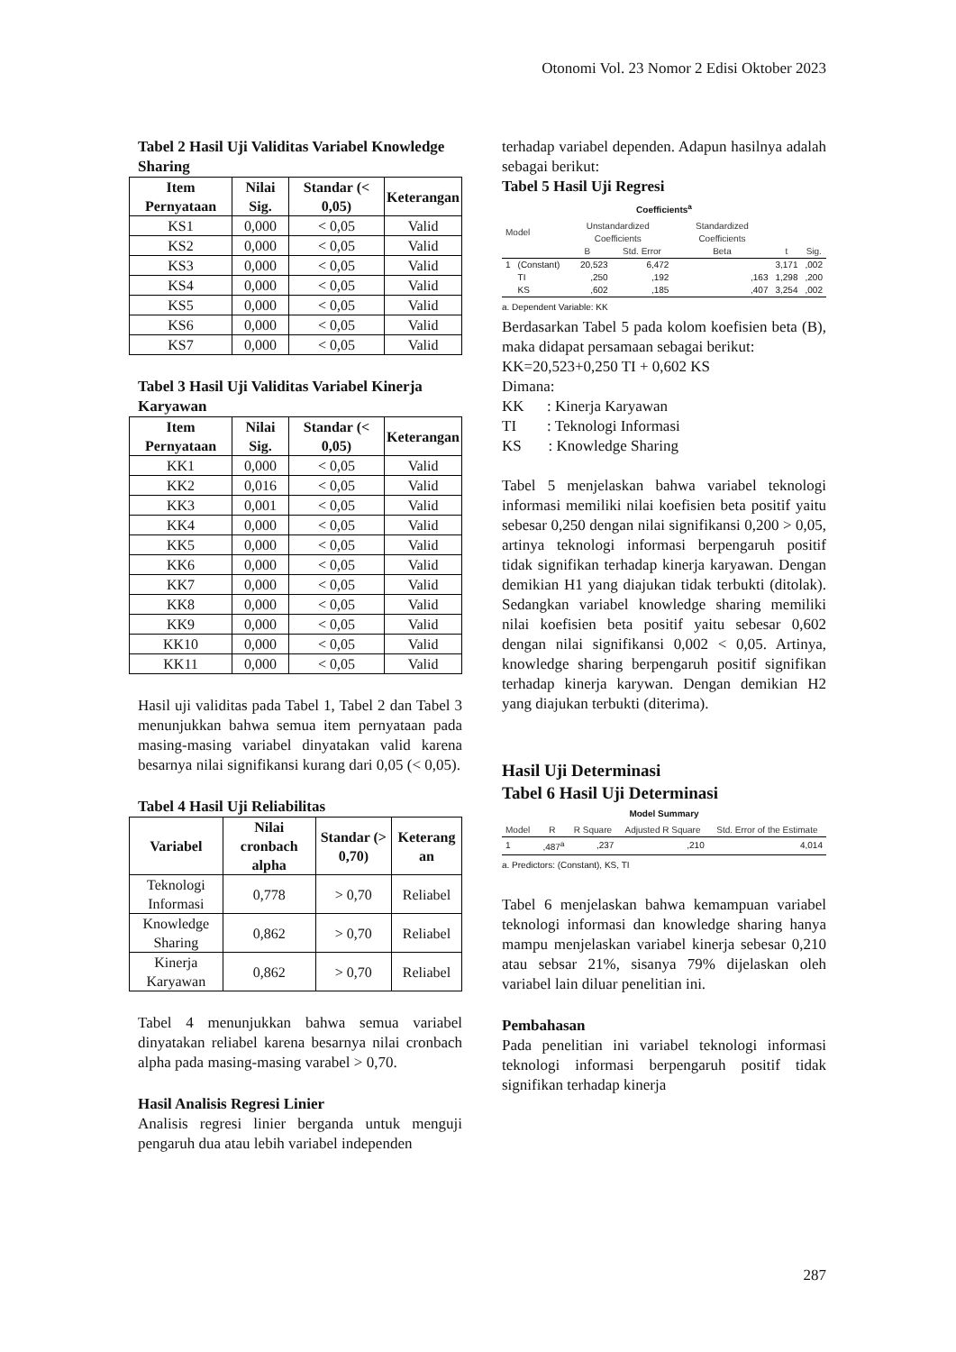Otonomi Vol. 23 Nomor 2 Edisi Oktober 2023
Tabel 2 Hasil Uji Validitas Variabel Knowledge Sharing
| Item Pernyataan | Nilai Sig. | Standar (< 0,05) | Keterangan |
| --- | --- | --- | --- |
| KS1 | 0,000 | < 0,05 | Valid |
| KS2 | 0,000 | < 0,05 | Valid |
| KS3 | 0,000 | < 0,05 | Valid |
| KS4 | 0,000 | < 0,05 | Valid |
| KS5 | 0,000 | < 0,05 | Valid |
| KS6 | 0,000 | < 0,05 | Valid |
| KS7 | 0,000 | < 0,05 | Valid |
Tabel 3 Hasil Uji Validitas Variabel Kinerja Karyawan
| Item Pernyataan | Nilai Sig. | Standar (< 0,05) | Keterangan |
| --- | --- | --- | --- |
| KK1 | 0,000 | < 0,05 | Valid |
| KK2 | 0,016 | < 0,05 | Valid |
| KK3 | 0,001 | < 0,05 | Valid |
| KK4 | 0,000 | < 0,05 | Valid |
| KK5 | 0,000 | < 0,05 | Valid |
| KK6 | 0,000 | < 0,05 | Valid |
| KK7 | 0,000 | < 0,05 | Valid |
| KK8 | 0,000 | < 0,05 | Valid |
| KK9 | 0,000 | < 0,05 | Valid |
| KK10 | 0,000 | < 0,05 | Valid |
| KK11 | 0,000 | < 0,05 | Valid |
Hasil uji validitas pada Tabel 1, Tabel 2 dan Tabel 3 menunjukkan bahwa semua item pernyataan pada masing-masing variabel dinyatakan valid karena besarnya nilai signifikansi kurang dari 0,05 (< 0,05).
Tabel 4 Hasil Uji Reliabilitas
| Variabel | Nilai cronbach alpha | Standar (> 0,70) | Keterang an |
| --- | --- | --- | --- |
| Teknologi Informasi | 0,778 | > 0,70 | Reliabel |
| Knowledge Sharing | 0,862 | > 0,70 | Reliabel |
| Kinerja Karyawan | 0,862 | > 0,70 | Reliabel |
Tabel 4 menunjukkan bahwa semua variabel dinyatakan reliabel karena besarnya nilai cronbach alpha pada masing-masing varabel > 0,70.
Hasil Analisis Regresi Linier
Analisis regresi linier berganda untuk menguji pengaruh dua atau lebih variabel independen
terhadap variabel dependen. Adapun hasilnya adalah sebagai berikut:
Tabel 5 Hasil Uji Regresi
Coefficients<sup>a</sup>
| Model | | Unstandardized Coefficients | | Standardized Coefficients | | |
| | | B | Std. Error | Beta | t | Sig. |
| 1 | (Constant) | 20,523 | 6,472 | | 3,171 | ,002 |
| | TI | ,250 | ,192 | ,163 | 1,298 | ,200 |
| | KS | ,602 | ,185 | ,407 | 3,254 | ,002 |
a. Dependent Variable: KK
Berdasarkan Tabel 5 pada kolom koefisien beta (B), maka didapat persamaan sebagai berikut:
KK=20,523+0,250 TI + 0,602 KS
Dimana:
KK : Kinerja Karyawan
TI : Teknologi Informasi
KS : Knowledge Sharing
Tabel 5 menjelaskan bahwa variabel teknologi informasi memiliki nilai koefisien beta positif yaitu sebesar 0,250 dengan nilai signifikansi 0,200 > 0,05, artinya teknologi informasi berpengaruh positif tidak signifikan terhadap kinerja karyawan. Dengan demikian H1 yang diajukan tidak terbukti (ditolak). Sedangkan variabel knowledge sharing memiliki nilai koefisien beta positif yaitu sebesar 0,602 dengan nilai signifikansi 0,002 < 0,05. Artinya, knowledge sharing berpengaruh positif signifikan terhadap kinerja karywan. Dengan demikian H2 yang diajukan terbukti (diterima).
Hasil Uji Determinasi
Tabel 6 Hasil Uji Determinasi
Model Summary
| Model | R | R Square | Adjusted R Square | Std. Error of the Estimate |
| 1 | ,487<sup>a</sup> | ,237 | ,210 | 4,014 |
a. Predictors: (Constant), KS, TI
Tabel 6 menjelaskan bahwa kemampuan variabel teknologi informasi dan knowledge sharing hanya mampu menjelaskan variabel kinerja sebesar 0,210 atau sebsar 21%, sisanya 79% dijelaskan oleh variabel lain diluar penelitian ini.
Pembahasan
Pada penelitian ini variabel teknologi informasi teknologi informasi berpengaruh positif tidak signifikan terhadap kinerja
287